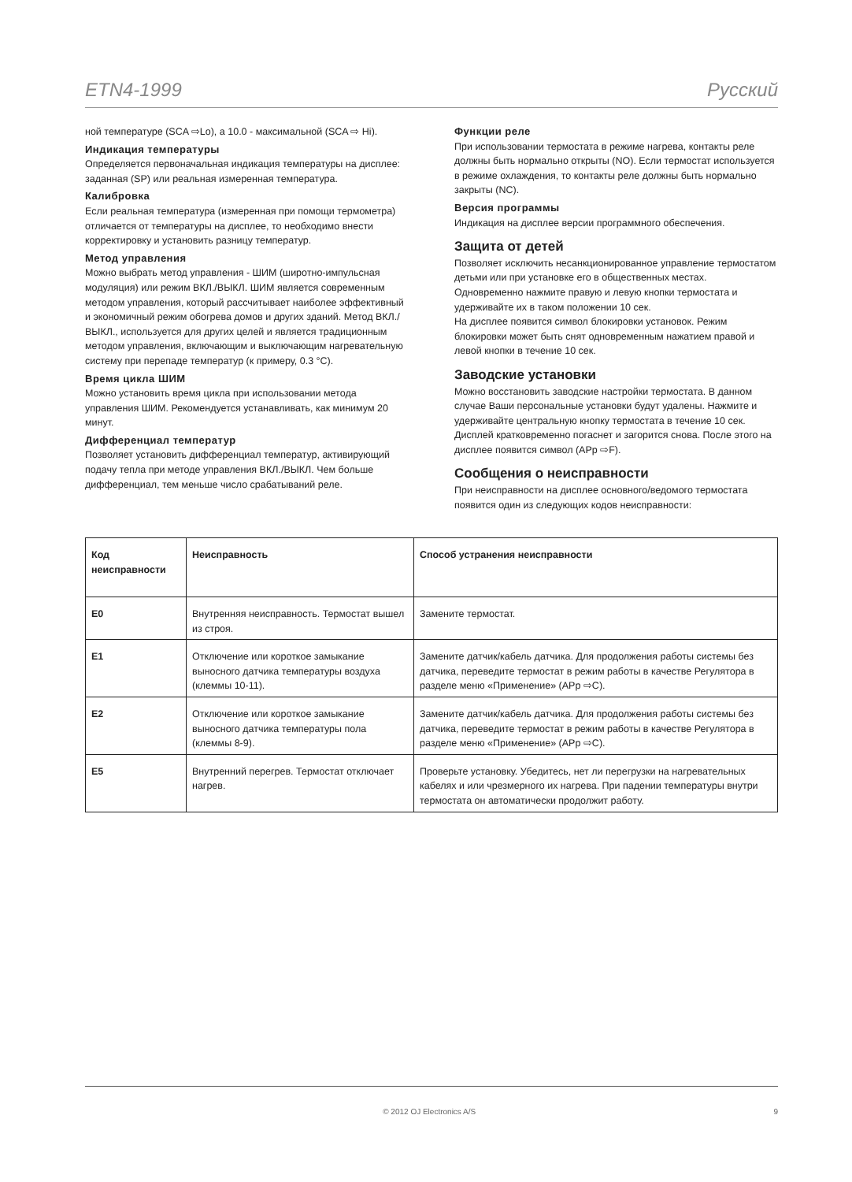ETN4-1999 Русский
ной температуре (SCA ⇨Lo), а 10.0 - максимальной (SCA ⇨ Hi).
Индикация температуры
Определяется первоначальная индикация температуры на дисплее: заданная (SP) или реальная измеренная температура.
Калибровка
Если реальная температура (измеренная при помощи термометра) отличается от температуры на дисплее, то необходимо внести корректировку и установить разницу температур.
Метод управления
Можно выбрать метод управления - ШИМ (широтно-импульсная модуляция) или режим ВКЛ./ВЫКЛ. ШИМ является современным методом управления, который рассчитывает наиболее эффективный и экономичный режим обогрева домов и других зданий. Метод ВКЛ./ВЫКЛ., используется для других целей и является традиционным методом управления, включающим и выключающим нагревательную систему при перепаде температур (к примеру, 0.3 °C).
Время цикла ШИМ
Можно установить время цикла при использовании метода управления ШИМ. Рекомендуется устанавливать, как минимум 20 минут.
Дифференциал температур
Позволяет установить дифференциал температур, активирующий подачу тепла при методе управления ВКЛ./ВЫКЛ. Чем больше дифференциал, тем меньше число срабатываний реле.
Функции реле
При использовании термостата в режиме нагрева, контакты реле должны быть нормально открыты (NO). Если термостат используется в режиме охлаждения, то контакты реле должны быть нормально закрыты (NC).
Версия программы
Индикация на дисплее версии программного обеспечения.
Защита от детей
Позволяет исключить несанкционированное управление термостатом детьми или при установке его в общественных местах. Одновременно нажмите правую и левую кнопки термостата и удерживайте их в таком положении 10 сек.
На дисплее появится символ блокировки установок. Режим блокировки может быть снят одновременным нажатием правой и левой кнопки в течение 10 сек.
Заводские установки
Можно восстановить заводские настройки термостата. В данном случае Ваши персональные установки будут удалены. Нажмите и удерживайте центральную кнопку термостата в течение 10 сек. Дисплей кратковременно погаснет и загорится снова. После этого на дисплее появится символ (APp ⇨F).
Сообщения о неисправности
При неисправности на дисплее основного/ведомого термостата появится один из следующих кодов неисправности:
| Код неисправности | Неисправность | Способ устранения неисправности |
| --- | --- | --- |
| E0 | Внутренняя неисправность. Термостат вышел из строя. | Замените термостат. |
| E1 | Отключение или короткое замыкание выносного датчика температуры воздуха (клеммы 10-11). | Замените датчик/кабель датчика. Для продолжения работы системы без датчика, переведите термостат в режим работы в качестве Регулятора в разделе меню «Применение» (APp ⇨C). |
| E2 | Отключение или короткое замыкание выносного датчика температуры пола (клеммы 8-9). | Замените датчик/кабель датчика. Для продолжения работы системы без датчика, переведите термостат в режим работы в качестве Регулятора в разделе меню «Применение» (APp ⇨C). |
| E5 | Внутренний перегрев. Термостат отключает нагрев. | Проверьте установку. Убедитесь, нет ли перегрузки на нагревательных кабелях и или чрезмерного их нагрева. При падении температуры внутри термостата он автоматически продолжит работу. |
© 2012 OJ Electronics A/S 9